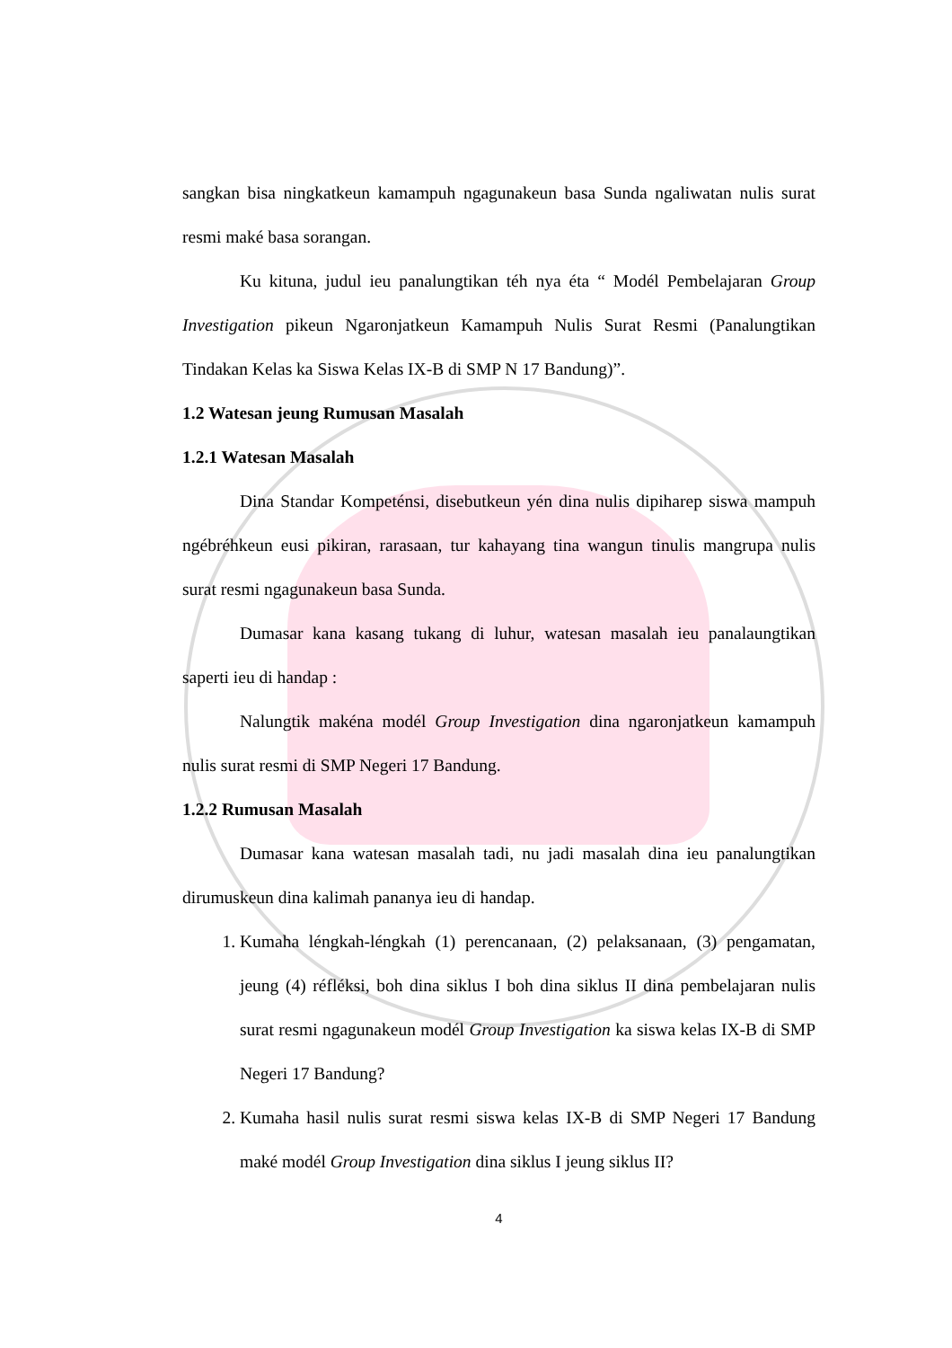sangkan bisa ningkatkeun kamampuh ngagunakeun basa Sunda ngaliwatan nulis surat resmi maké basa sorangan.
Ku kituna, judul ieu panalungtikan téh nya éta “ Modél Pembelajaran Group Investigation pikeun Ngaronjatkeun Kamampuh Nulis Surat Resmi (Panalungtikan Tindakan Kelas ka Siswa Kelas IX-B di SMP N 17 Bandung)”.
1.2 Watesan jeung Rumusan Masalah
1.2.1 Watesan Masalah
Dina Standar Kompeténsi, disebutkeun yén dina nulis dipiharep siswa mampuh ngébréhkeun eusi pikiran, rarasaan, tur kahayang tina wangun tinulis mangrupa nulis surat resmi ngagunakeun basa Sunda.
Dumasar kana kasang tukang di luhur, watesan masalah ieu panalaungtikan saperti ieu di handap :
Nalungtik makéna modél Group Investigation dina ngaronjatkeun kamampuh nulis surat resmi di SMP Negeri 17 Bandung.
1.2.2 Rumusan Masalah
Dumasar kana watesan masalah tadi, nu jadi masalah dina ieu panalungtikan dirumuskeun dina kalimah pananya ieu di handap.
1. Kumaha léngkah-léngkah (1) perencanaan, (2) pelaksanaan, (3) pengamatan, jeung (4) réfléksi, boh dina siklus I boh dina siklus II dina pembelajaran nulis surat resmi ngagunakeun modél Group Investigation ka siswa kelas IX-B di SMP Negeri 17 Bandung?
2. Kumaha hasil nulis surat resmi siswa kelas IX-B di SMP Negeri 17 Bandung maké modél Group Investigation dina siklus I jeung siklus II?
4